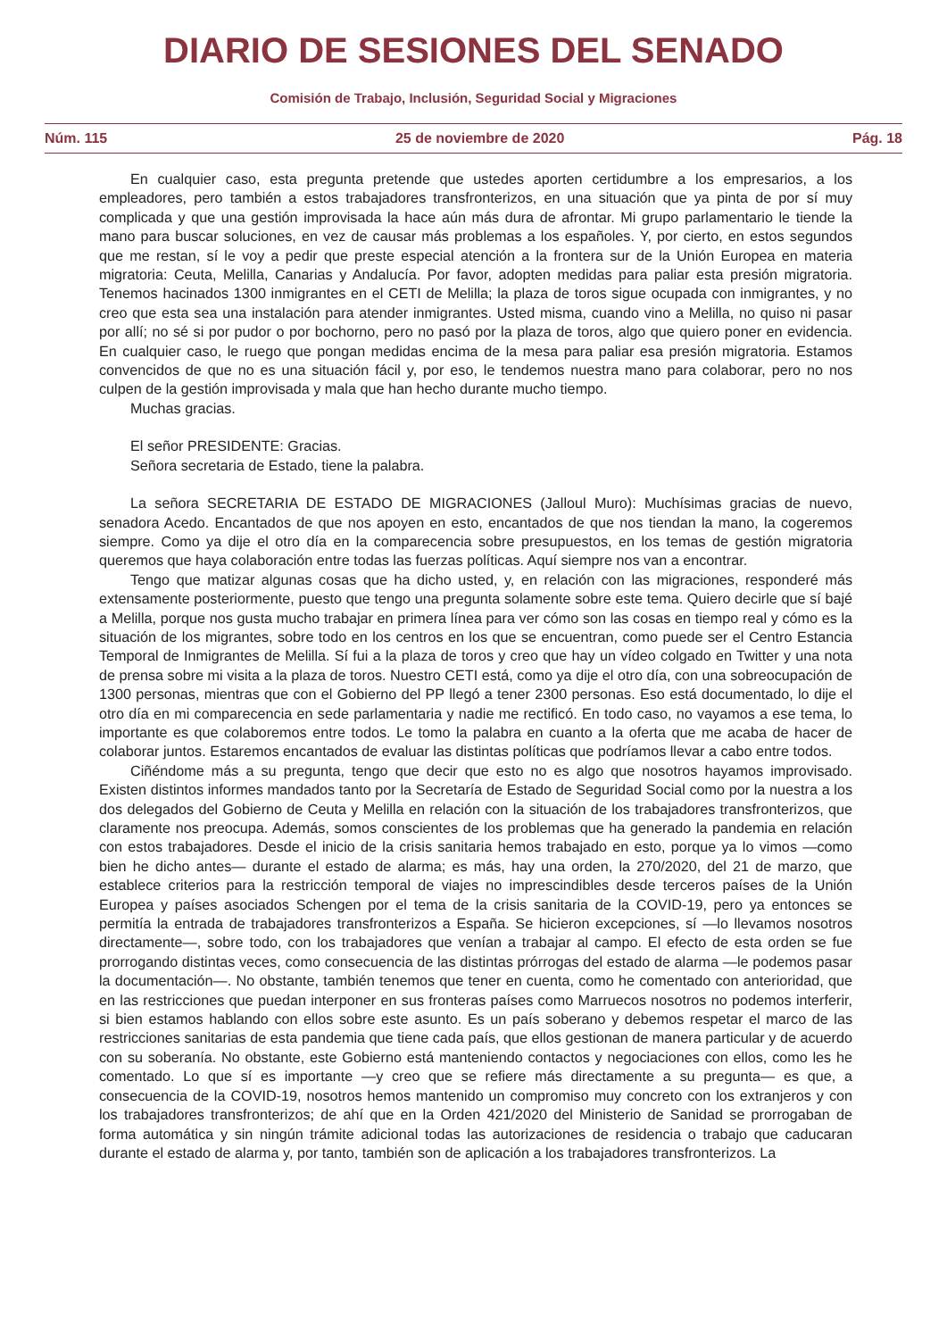DIARIO DE SESIONES DEL SENADO
Comisión de Trabajo, Inclusión, Seguridad Social y Migraciones
Núm. 115 25 de noviembre de 2020 Pág. 18
En cualquier caso, esta pregunta pretende que ustedes aporten certidumbre a los empresarios, a los empleadores, pero también a estos trabajadores transfronterizos, en una situación que ya pinta de por sí muy complicada y que una gestión improvisada la hace aún más dura de afrontar. Mi grupo parlamentario le tiende la mano para buscar soluciones, en vez de causar más problemas a los españoles. Y, por cierto, en estos segundos que me restan, sí le voy a pedir que preste especial atención a la frontera sur de la Unión Europea en materia migratoria: Ceuta, Melilla, Canarias y Andalucía. Por favor, adopten medidas para paliar esta presión migratoria. Tenemos hacinados 1300 inmigrantes en el CETI de Melilla; la plaza de toros sigue ocupada con inmigrantes, y no creo que esta sea una instalación para atender inmigrantes. Usted misma, cuando vino a Melilla, no quiso ni pasar por allí; no sé si por pudor o por bochorno, pero no pasó por la plaza de toros, algo que quiero poner en evidencia. En cualquier caso, le ruego que pongan medidas encima de la mesa para paliar esa presión migratoria. Estamos convencidos de que no es una situación fácil y, por eso, le tendemos nuestra mano para colaborar, pero no nos culpen de la gestión improvisada y mala que han hecho durante mucho tiempo.
Muchas gracias.
El señor PRESIDENTE: Gracias.
Señora secretaria de Estado, tiene la palabra.
La señora SECRETARIA DE ESTADO DE MIGRACIONES (Jalloul Muro): Muchísimas gracias de nuevo, senadora Acedo. Encantados de que nos apoyen en esto, encantados de que nos tiendan la mano, la cogeremos siempre. Como ya dije el otro día en la comparecencia sobre presupuestos, en los temas de gestión migratoria queremos que haya colaboración entre todas las fuerzas políticas. Aquí siempre nos van a encontrar.
Tengo que matizar algunas cosas que ha dicho usted, y, en relación con las migraciones, responderé más extensamente posteriormente, puesto que tengo una pregunta solamente sobre este tema. Quiero decirle que sí bajé a Melilla, porque nos gusta mucho trabajar en primera línea para ver cómo son las cosas en tiempo real y cómo es la situación de los migrantes, sobre todo en los centros en los que se encuentran, como puede ser el Centro Estancia Temporal de Inmigrantes de Melilla. Sí fui a la plaza de toros y creo que hay un vídeo colgado en Twitter y una nota de prensa sobre mi visita a la plaza de toros. Nuestro CETI está, como ya dije el otro día, con una sobreocupación de 1300 personas, mientras que con el Gobierno del PP llegó a tener 2300 personas. Eso está documentado, lo dije el otro día en mi comparecencia en sede parlamentaria y nadie me rectificó. En todo caso, no vayamos a ese tema, lo importante es que colaboremos entre todos. Le tomo la palabra en cuanto a la oferta que me acaba de hacer de colaborar juntos. Estaremos encantados de evaluar las distintas políticas que podríamos llevar a cabo entre todos.
Ciñéndome más a su pregunta, tengo que decir que esto no es algo que nosotros hayamos improvisado. Existen distintos informes mandados tanto por la Secretaría de Estado de Seguridad Social como por la nuestra a los dos delegados del Gobierno de Ceuta y Melilla en relación con la situación de los trabajadores transfronterizos, que claramente nos preocupa. Además, somos conscientes de los problemas que ha generado la pandemia en relación con estos trabajadores. Desde el inicio de la crisis sanitaria hemos trabajado en esto, porque ya lo vimos —como bien he dicho antes— durante el estado de alarma; es más, hay una orden, la 270/2020, del 21 de marzo, que establece criterios para la restricción temporal de viajes no imprescindibles desde terceros países de la Unión Europea y países asociados Schengen por el tema de la crisis sanitaria de la COVID-19, pero ya entonces se permitía la entrada de trabajadores transfronterizos a España. Se hicieron excepciones, sí —lo llevamos nosotros directamente—, sobre todo, con los trabajadores que venían a trabajar al campo. El efecto de esta orden se fue prorrogando distintas veces, como consecuencia de las distintas prórrogas del estado de alarma —le podemos pasar la documentación—. No obstante, también tenemos que tener en cuenta, como he comentado con anterioridad, que en las restricciones que puedan interponer en sus fronteras países como Marruecos nosotros no podemos interferir, si bien estamos hablando con ellos sobre este asunto. Es un país soberano y debemos respetar el marco de las restricciones sanitarias de esta pandemia que tiene cada país, que ellos gestionan de manera particular y de acuerdo con su soberanía. No obstante, este Gobierno está manteniendo contactos y negociaciones con ellos, como les he comentado. Lo que sí es importante —y creo que se refiere más directamente a su pregunta— es que, a consecuencia de la COVID-19, nosotros hemos mantenido un compromiso muy concreto con los extranjeros y con los trabajadores transfronterizos; de ahí que en la Orden 421/2020 del Ministerio de Sanidad se prorrogaban de forma automática y sin ningún trámite adicional todas las autorizaciones de residencia o trabajo que caducaran durante el estado de alarma y, por tanto, también son de aplicación a los trabajadores transfronterizos. La